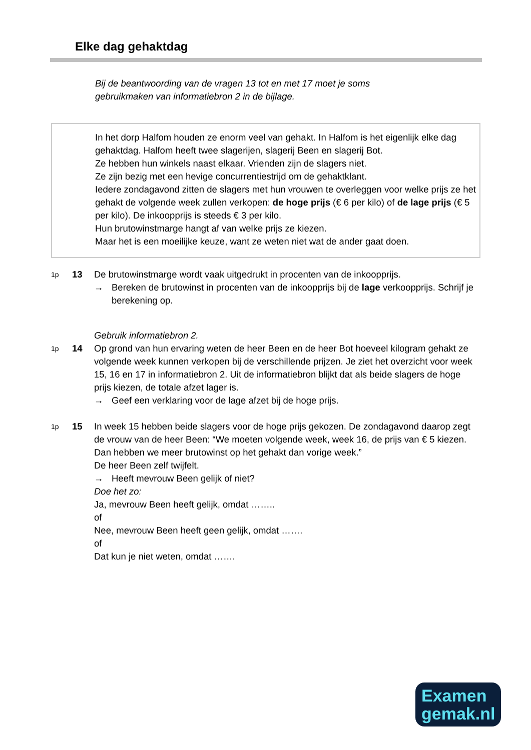Elke dag gehaktdag
Bij de beantwoording van de vragen 13 tot en met 17 moet je soms gebruikmaken van informatiebron 2 in de bijlage.
In het dorp Halfom houden ze enorm veel van gehakt. In Halfom is het eigenlijk elke dag gehaktdag. Halfom heeft twee slagerijen, slagerij Been en slagerij Bot.
Ze hebben hun winkels naast elkaar. Vrienden zijn de slagers niet.
Ze zijn bezig met een hevige concurrentiestrijd om de gehaktklant.
Iedere zondagavond zitten de slagers met hun vrouwen te overleggen voor welke prijs ze het gehakt de volgende week zullen verkopen: de hoge prijs (€ 6 per kilo) of de lage prijs (€ 5 per kilo). De inkoopprijs is steeds € 3 per kilo.
Hun brutowinstmarge hangt af van welke prijs ze kiezen.
Maar het is een moeilijke keuze, want ze weten niet wat de ander gaat doen.
1p
13 De brutowinstmarge wordt vaak uitgedrukt in procenten van de inkoopprijs.
→ Bereken de brutowinst in procenten van de inkoopprijs bij de lage verkoopprijs. Schrijf je berekening op.
Gebruik informatiebron 2.
1p
14 Op grond van hun ervaring weten de heer Been en de heer Bot hoeveel kilogram gehakt ze volgende week kunnen verkopen bij de verschillende prijzen. Je ziet het overzicht voor week 15, 16 en 17 in informatiebron 2. Uit de informatiebron blijkt dat als beide slagers de hoge prijs kiezen, de totale afzet lager is.
→ Geef een verklaring voor de lage afzet bij de hoge prijs.
1p
15 In week 15 hebben beide slagers voor de hoge prijs gekozen. De zondagavond daarop zegt de vrouw van de heer Been: “We moeten volgende week, week 16, de prijs van € 5 kiezen. Dan hebben we meer brutowinst op het gehakt dan vorige week.”
De heer Been zelf twijfelt.
→ Heeft mevrouw Been gelijk of niet?
Doe het zo:
Ja, mevrouw Been heeft gelijk, omdat ……..
of
Nee, mevrouw Been heeft geen gelijk, omdat …….
of
Dat kun je niet weten, omdat …….
Examen
gemak.nl